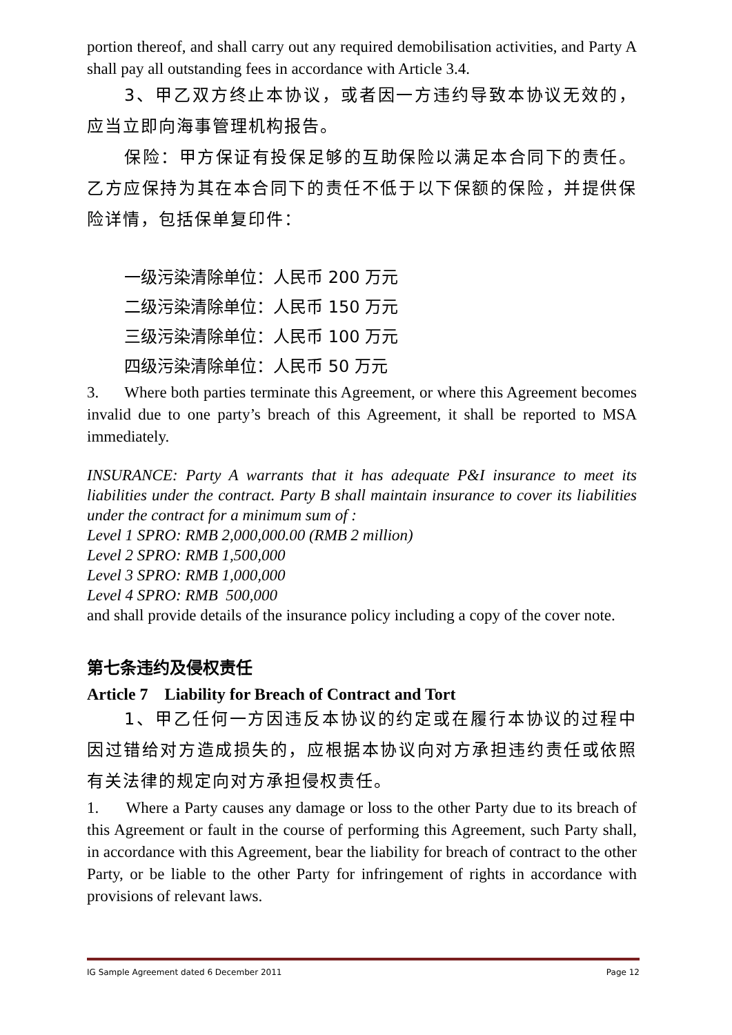portion thereof, and shall carry out any required demobilisation activities, and Party A shall pay all outstanding fees in accordance with Article 3.4.
3、甲乙双方终止本协议，或者因一方违约导致本协议无效的，应当立即向海事管理机构报告。
保险：甲方保证有投保足够的互助保险以满足本合同下的责任。乙方应保持为其在本合同下的责任不低于以下保额的保险，并提供保险详情，包括保单复印件：
一级污染清除单位：人民币 200 万元
二级污染清除单位：人民币 150 万元
三级污染清除单位：人民币 100 万元
四级污染清除单位：人民币 50 万元
3. Where both parties terminate this Agreement, or where this Agreement becomes invalid due to one party’s breach of this Agreement, it shall be reported to MSA immediately.
INSURANCE: Party A warrants that it has adequate P&I insurance to meet its liabilities under the contract. Party B shall maintain insurance to cover its liabilities under the contract for a minimum sum of :
Level 1 SPRO: RMB 2,000,000.00 (RMB 2 million)
Level 2 SPRO: RMB 1,500,000
Level 3 SPRO: RMB 1,000,000
Level 4 SPRO: RMB 500,000
and shall provide details of the insurance policy including a copy of the cover note.
第七条违约及侵权责任
Article 7 Liability for Breach of Contract and Tort
1、甲乙任何一方因违反本协议的约定或在履行本协议的过程中因过错给对方造成损失的，应根据本协议向对方承担违约责任或依照有关法律的规定向对方承担侵权责任。
1. Where a Party causes any damage or loss to the other Party due to its breach of this Agreement or fault in the course of performing this Agreement, such Party shall, in accordance with this Agreement, bear the liability for breach of contract to the other Party, or be liable to the other Party for infringement of rights in accordance with provisions of relevant laws.
IG Sample Agreement dated 6 December 2011 Page 12